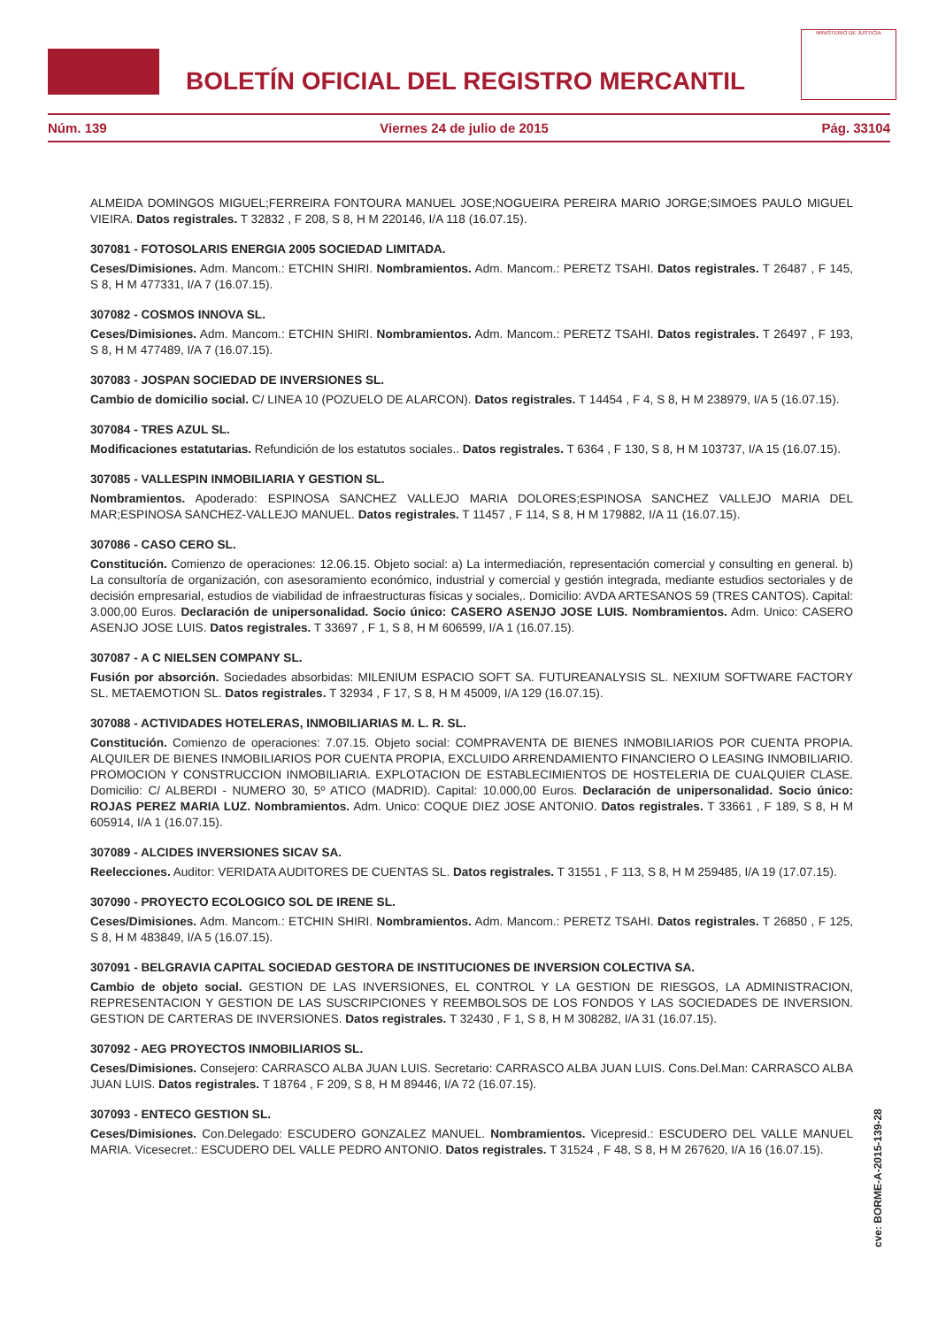BOLETÍN OFICIAL DEL REGISTRO MERCANTIL
MINISTERIO DE JUSTICIA
Núm. 139 Viernes 24 de julio de 2015 Pág. 33104
ALMEIDA DOMINGOS MIGUEL;FERREIRA FONTOURA MANUEL JOSE;NOGUEIRA PEREIRA MARIO JORGE;SIMOES PAULO MIGUEL VIEIRA. Datos registrales. T 32832 , F 208, S 8, H M 220146, I/A 118 (16.07.15).
307081 - FOTOSOLARIS ENERGIA 2005 SOCIEDAD LIMITADA.
Ceses/Dimisiones. Adm. Mancom.: ETCHIN SHIRI. Nombramientos. Adm. Mancom.: PERETZ TSAHI. Datos registrales. T 26487 , F 145, S 8, H M 477331, I/A 7 (16.07.15).
307082 - COSMOS INNOVA SL.
Ceses/Dimisiones. Adm. Mancom.: ETCHIN SHIRI. Nombramientos. Adm. Mancom.: PERETZ TSAHI. Datos registrales. T 26497 , F 193, S 8, H M 477489, I/A 7 (16.07.15).
307083 - JOSPAN SOCIEDAD DE INVERSIONES SL.
Cambio de domicilio social. C/ LINEA 10 (POZUELO DE ALARCON). Datos registrales. T 14454 , F 4, S 8, H M 238979, I/A 5 (16.07.15).
307084 - TRES AZUL SL.
Modificaciones estatutarias. Refundición de los estatutos sociales.. Datos registrales. T 6364 , F 130, S 8, H M 103737, I/A 15 (16.07.15).
307085 - VALLESPIN INMOBILIARIA Y GESTION SL.
Nombramientos. Apoderado: ESPINOSA SANCHEZ VALLEJO MARIA DOLORES;ESPINOSA SANCHEZ VALLEJO MARIA DEL MAR;ESPINOSA SANCHEZ-VALLEJO MANUEL. Datos registrales. T 11457 , F 114, S 8, H M 179882, I/A 11 (16.07.15).
307086 - CASO CERO SL.
Constitución. Comienzo de operaciones: 12.06.15. Objeto social: a) La intermediación, representación comercial y consulting en general. b) La consultoría de organización, con asesoramiento económico, industrial y comercial y gestión integrada, mediante estudios sectoriales y de decisión empresarial, estudios de viabilidad de infraestructuras físicas y sociales,. Domicilio: AVDA ARTESANOS 59 (TRES CANTOS). Capital: 3.000,00 Euros. Declaración de unipersonalidad. Socio único: CASERO ASENJO JOSE LUIS. Nombramientos. Adm. Unico: CASERO ASENJO JOSE LUIS. Datos registrales. T 33697 , F 1, S 8, H M 606599, I/A 1 (16.07.15).
307087 - A C NIELSEN COMPANY SL.
Fusión por absorción. Sociedades absorbidas: MILENIUM ESPACIO SOFT SA. FUTUREANALYSIS SL. NEXIUM SOFTWARE FACTORY SL. METAEMOTION SL. Datos registrales. T 32934 , F 17, S 8, H M 45009, I/A 129 (16.07.15).
307088 - ACTIVIDADES HOTELERAS, INMOBILIARIAS M. L. R. SL.
Constitución. Comienzo de operaciones: 7.07.15. Objeto social: COMPRAVENTA DE BIENES INMOBILIARIOS POR CUENTA PROPIA. ALQUILER DE BIENES INMOBILIARIOS POR CUENTA PROPIA, EXCLUIDO ARRENDAMIENTO FINANCIERO O LEASING INMOBILIARIO. PROMOCION Y CONSTRUCCION INMOBILIARIA. EXPLOTACION DE ESTABLECIMIENTOS DE HOSTELERIA DE CUALQUIER CLASE. Domicilio: C/ ALBERDI - NUMERO 30, 5º ATICO (MADRID). Capital: 10.000,00 Euros. Declaración de unipersonalidad. Socio único: ROJAS PEREZ MARIA LUZ. Nombramientos. Adm. Unico: COQUE DIEZ JOSE ANTONIO. Datos registrales. T 33661 , F 189, S 8, H M 605914, I/A 1 (16.07.15).
307089 - ALCIDES INVERSIONES SICAV SA.
Reelecciones. Auditor: VERIDATA AUDITORES DE CUENTAS SL. Datos registrales. T 31551 , F 113, S 8, H M 259485, I/A 19 (17.07.15).
307090 - PROYECTO ECOLOGICO SOL DE IRENE SL.
Ceses/Dimisiones. Adm. Mancom.: ETCHIN SHIRI. Nombramientos. Adm. Mancom.: PERETZ TSAHI. Datos registrales. T 26850 , F 125, S 8, H M 483849, I/A 5 (16.07.15).
307091 - BELGRAVIA CAPITAL SOCIEDAD GESTORA DE INSTITUCIONES DE INVERSION COLECTIVA SA.
Cambio de objeto social. GESTION DE LAS INVERSIONES, EL CONTROL Y LA GESTION DE RIESGOS, LA ADMINISTRACION, REPRESENTACION Y GESTION DE LAS SUSCRIPCIONES Y REEMBOLSOS DE LOS FONDOS Y LAS SOCIEDADES DE INVERSION. GESTION DE CARTERAS DE INVERSIONES. Datos registrales. T 32430 , F 1, S 8, H M 308282, I/A 31 (16.07.15).
307092 - AEG PROYECTOS INMOBILIARIOS SL.
Ceses/Dimisiones. Consejero: CARRASCO ALBA JUAN LUIS. Secretario: CARRASCO ALBA JUAN LUIS. Cons.Del.Man: CARRASCO ALBA JUAN LUIS. Datos registrales. T 18764 , F 209, S 8, H M 89446, I/A 72 (16.07.15).
307093 - ENTECO GESTION SL.
Ceses/Dimisiones. Con.Delegado: ESCUDERO GONZALEZ MANUEL. Nombramientos. Vicepresid.: ESCUDERO DEL VALLE MANUEL MARIA. Vicesecret.: ESCUDERO DEL VALLE PEDRO ANTONIO. Datos registrales. T 31524 , F 48, S 8, H M 267620, I/A 16 (16.07.15).
cve: BORME-A-2015-139-28